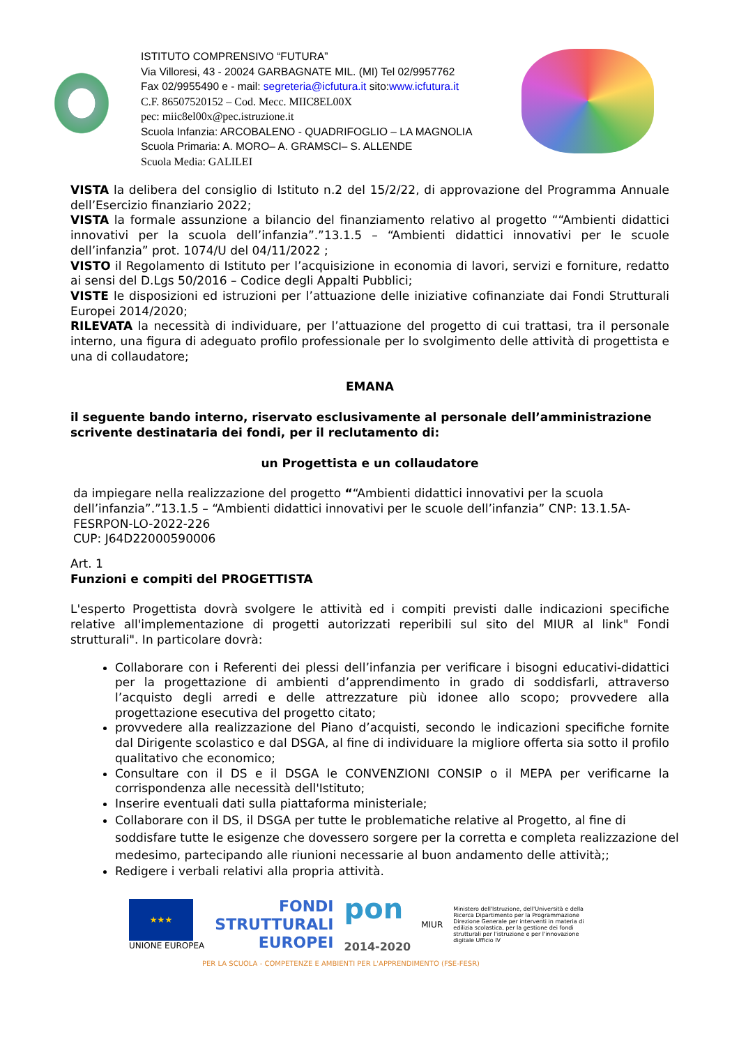ISTITUTO COMPRENSIVO “FUTURA”
Via Villoresi, 43 - 20024 GARBAGNATE MIL. (MI) Tel 02/9957762
Fax 02/9955490 e - mail: segreteria@icfutura.it sito:www.icfutura.it
C.F. 86507520152 – Cod. Mecc. MIIC8EL00X
pec: miic8el00x@pec.istruzione.it
Scuola Infanzia: ARCOBALENO - QUADRIFOGLIO – LA MAGNOLIA
Scuola Primaria: A. MORO– A. GRAMSCI– S. ALLENDE
Scuola Media: GALILEI
VISTA la delibera del consiglio di Istituto n.2 del 15/2/22, di approvazione del Programma Annuale dell’Esercizio finanziario 2022;
VISTA la formale assunzione a bilancio del finanziamento relativo al progetto ““Ambienti didattici innovativi per la scuola dell’infanzia”.”13.1.5 – “Ambienti didattici innovativi per le scuole dell’infanzia” prot. 1074/U del 04/11/2022 ;
VISTO il Regolamento di Istituto per l’acquisizione in economia di lavori, servizi e forniture, redatto ai sensi del D.Lgs 50/2016 – Codice degli Appalti Pubblici;
VISTE le disposizioni ed istruzioni per l’attuazione delle iniziative cofinanziate dai Fondi Strutturali Europei 2014/2020;
RILEVATA la necessità di individuare, per l’attuazione del progetto di cui trattasi, tra il personale interno, una figura di adeguato profilo professionale per lo svolgimento delle attività di progettista e una di collaudatore;
EMANA
il seguente bando interno, riservato esclusivamente al personale dell’amministrazione scrivente destinataria dei fondi, per il reclutamento di:
un Progettista e un collaudatore
da impiegare nella realizzazione del progetto ““Ambienti didattici innovativi per la scuola dell’infanzia”.”13.1.5 – “Ambienti didattici innovativi per le scuole dell’infanzia” CNP: 13.1.5A-FESRPON-LO-2022-226
CUP: J64D22000590006
Art. 1
Funzioni e compiti del PROGETTISTA
L'esperto Progettista dovrà svolgere le attività ed i compiti previsti dalle indicazioni specifiche relative all'implementazione di progetti autorizzati reperibili sul sito del MIUR al link" Fondi strutturali". In particolare dovrà:
Collaborare con i Referenti dei plessi dell’infanzia per verificare i bisogni educativi-didattici per la progettazione di ambienti d’apprendimento in grado di soddisfarli, attraverso l’acquisto degli arredi e delle attrezzature più idonee allo scopo; provvedere alla progettazione esecutiva del progetto citato;
provvedere alla realizzazione del Piano d’acquisti, secondo le indicazioni specifiche fornite dal Dirigente scolastico e dal DSGA, al fine di individuare la migliore offerta sia sotto il profilo qualitativo che economico;
Consultare con il DS e il DSGA le CONVENZIONI CONSIP o il MEPA per verificarne la corrispondenza alle necessità dell'Istituto;
Inserire eventuali dati sulla piattaforma ministeriale;
Collaborare con il DS, il DSGA per tutte le problematiche relative al Progetto, al fine di soddisfare tutte le esigenze che dovessero sorgere per la corretta e completa realizzazione del medesimo, partecipando alle riunioni necessarie al buon andamento delle attività;;
Redigere i verbali relativi alla propria attività.
★★★
UNIONE EUROPEA
FONDI
STRUTTURALI
EUROPEI
pon
2014-2020
MIUR
Ministero dell'Istruzione, dell'Università e della Ricerca Dipartimento per la Programmazione Direzione Generale per interventi in materia di edilizia scolastica, per la gestione dei fondi strutturali per l'istruzione e per l'innovazione digitale Ufficio IV
PER LA SCUOLA - COMPETENZE E AMBIENTI PER L'APPRENDIMENTO (FSE-FESR)